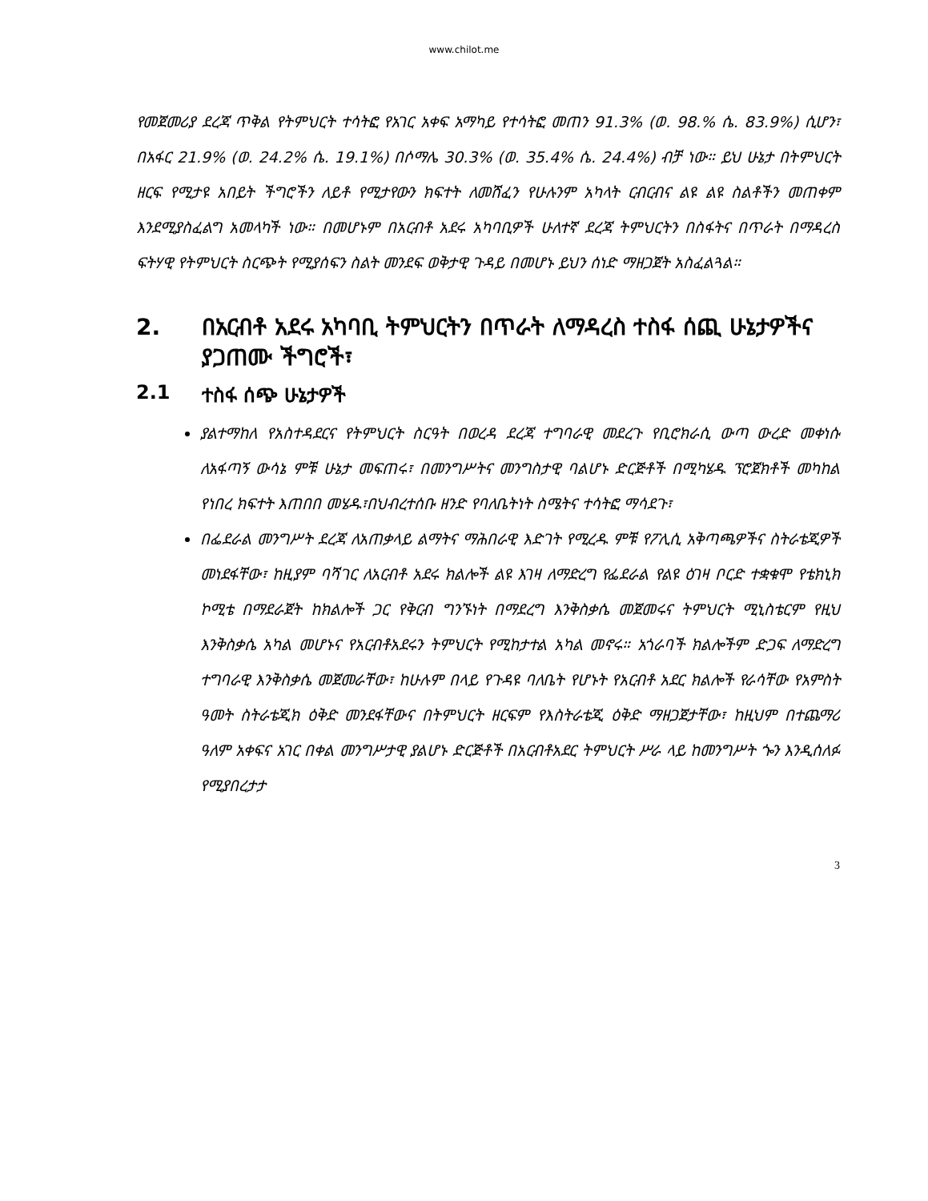www.chilot.me
የመጀመሪያ ደረጃ ጥቅል የትምህርት ተሳትፎ የአገር አቀፍ አማካይ የተሳትፎ መጠን 91.3% (ወ. 98.% ሴ. 83.9%) ሲሆን፣ በአፋር 21.9% (ወ. 24.2% ሴ. 19.1%) በሶማሌ 30.3% (ወ. 35.4% ሴ. 24.4%) ብቻ ነው። ይህ ሁኔታ በትምህርት ዘርፍ የሚታዩ አበይት ችግሮችን ለይቶ የሚታየውን ክፍተት ለመሸፈን የሁሉንም አካላት ርብርብና ልዩ ልዩ ስልቶችን መጠቀም እንደሚያስፈልግ አመላካች ነው። በመሆኑም በአርብቶ አደሩ አካባቢዎች ሁለተኛ ደረጃ ትምህርትን በስፋትና በጥራት በማዳረስ ፍትሃዊ የትምህርት ስርጭት የሚያሰፍን ስልት መንደፍ ወቅታዊ ጉዳይ በመሆኑ ይህን ሰነድ ማዘጋጀት አስፈልጓል።
2. በአርብቶ አደሩ አካባቢ ትምህርትን በጥራት ለማዳረስ ተስፋ ሰጪ ሁኔታዎችና ያጋጠሙ ችግሮች፣
2.1 ተስፋ ሰጭ ሁኔታዎች
ያልተማከለ የአስተዳደርና የትምህርት ስርዓት በወረዳ ደረጃ ተግባራዊ መደረጉ የቢሮክራሲ ውጣ ውረድ መቀነሱ ለአፋጣኝ ውሳኔ ምቹ ሁኔታ መፍጠሩ፣ በመንግሥትና መንግስታዊ ባልሆኑ ድርጅቶች በሚካሄዱ ፕሮጀክቶች መካከል የነበረ ክፍተት እጠበበ መሄዱ፣በህብረተሰቡ ዘንድ የባለቤትነት ስሜትና ተሳትፎ ማሳደጉ፣
በፌደራል መንግሥት ደረጃ ለአጠቃላይ ልማትና ማሕበራዊ እድገት የሚረዱ ምቹ የፖሊሲ አቅጣጫዎችና ስትራቴጂዎች መነደፋቸው፣ ከዚያም ባሻገር ለአርብቶ አደሩ ክልሎች ልዩ እገዛ ለማድረግ የፌደራል የልዩ ዕገዛ ቦርድ ተቋቁሞ የቴክኒክ ኮሚቴ በማደራጀት ከክልሎች ጋር የቅርብ ግንኙነት በማደረግ እንቅስቃሴ መጀመሩና ትምህርት ሚኒስቴርም የዚህ እንቅስቃሴ አካል መሆኑና የአርብቶአደሩን ትምህርት የሚከታተል አካል መኖሩ። አጎራባች ክልሎችም ድጋፍ ለማድረግ ተግባራዊ እንቅስቃሴ መጀመራቸው፣ ከሁሉም በላይ የጉዳዩ ባለቤት የሆኑት የአርብቶ አደር ክልሎች የራሳቸው የአምስት ዓመት ስትራቴጂክ ዕቅድ መንደፋቸውና በትምህርት ዘርፍም የእስትራቴጂ ዕቅድ ማዘጋጀታቸው፣ ከዚህም በተጨማሪ ዓለም አቀፍና አገር በቀል መንግሥታዊ ያልሆኑ ድርጅቶች በአርብቶአደር ትምህርት ሥራ ላይ ከመንግሥት ጐን እንዲሰለፉ የሚያበረታታ
3